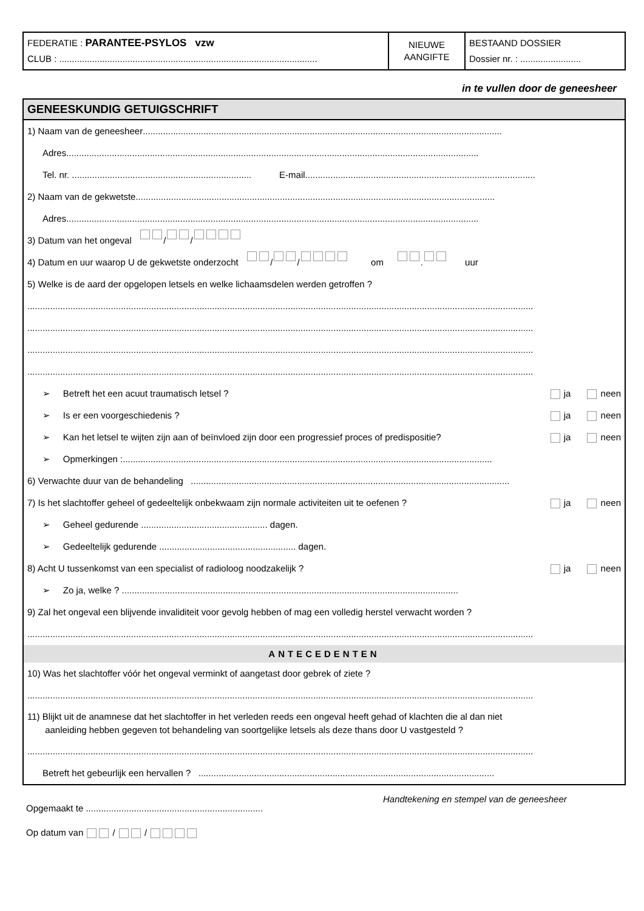FEDERATIE : PARANTEE-PSYLOS vzw
CLUB : ......................................................................................................
NIEUWE
AANGIFTE
BESTAAND DOSSIER
Dossier nr. : ........................
in te vullen door de geneesheer
GENEESKUNDIG GETUIGSCHRIFT
1) Naam van de geneesheer ..............................................................................................................................................
Adres ...................................................................................................................................................................
Tel. nr. ....................................................................... E-mail ...........................................................................................
2) Naam van de gekwetste ..............................................................................................................................................
Adres ...................................................................................................................................................................
3) Datum van het ongeval / /
4) Datum en uur waarop U de gekwetste onderzocht / / om . uur
5) Welke is de aard der opgelopen letsels en welke lichaamsdelen werden getroffen ?
........................................................................................................................................................................................................
........................................................................................................................................................................................................
........................................................................................................................................................................................................
........................................................................................................................................................................................................
➢ Betreft het een acuut traumatisch letsel ? ja neen
➢ Is er een voorgeschiedenis ? ja neen
➢ Kan het letsel te wijten zijn aan of beïnvloed zijn door een progressief proces of predispositie? ja neen
➢ Opmerkingen : ..................................................................................................................................................
6) Verwachte duur van de behandeling ..............................................................................................................................
7) Is het slachtoffer geheel of gedeeltelijk onbekwaam zijn normale activiteiten uit te oefenen ? ja neen
➢ Geheel gedurende .................................................. dagen.
➢ Gedeeltelijk gedurende ...................................................... dagen.
8) Acht U tussenkomst van een specialist of radioloog noodzakelijk ? ja neen
➢ Zo ja, welke ? .....................................................................................................................................
9) Zal het ongeval een blijvende invaliditeit voor gevolg hebben of mag een volledig herstel verwacht worden ?
........................................................................................................................................................................................................
ANTECEDENTEN
10) Was het slachtoffer vóór het ongeval verminkt of aangetast door gebrek of ziete ?
........................................................................................................................................................................................................
11) Blijkt uit de anamnese dat het slachtoffer in het verleden reeds een ongeval heeft gehad of klachten die al dan niet
aanleiding hebben gegeven tot behandeling van soortgelijke letsels als deze thans door U vastgesteld ?
........................................................................................................................................................................................................
Betreft het gebeurlijk een hervallen ? .....................................................................................................................
Opgemaakt te ......................................................................
Op datum van / /
Handtekening en stempel van de geneesheer